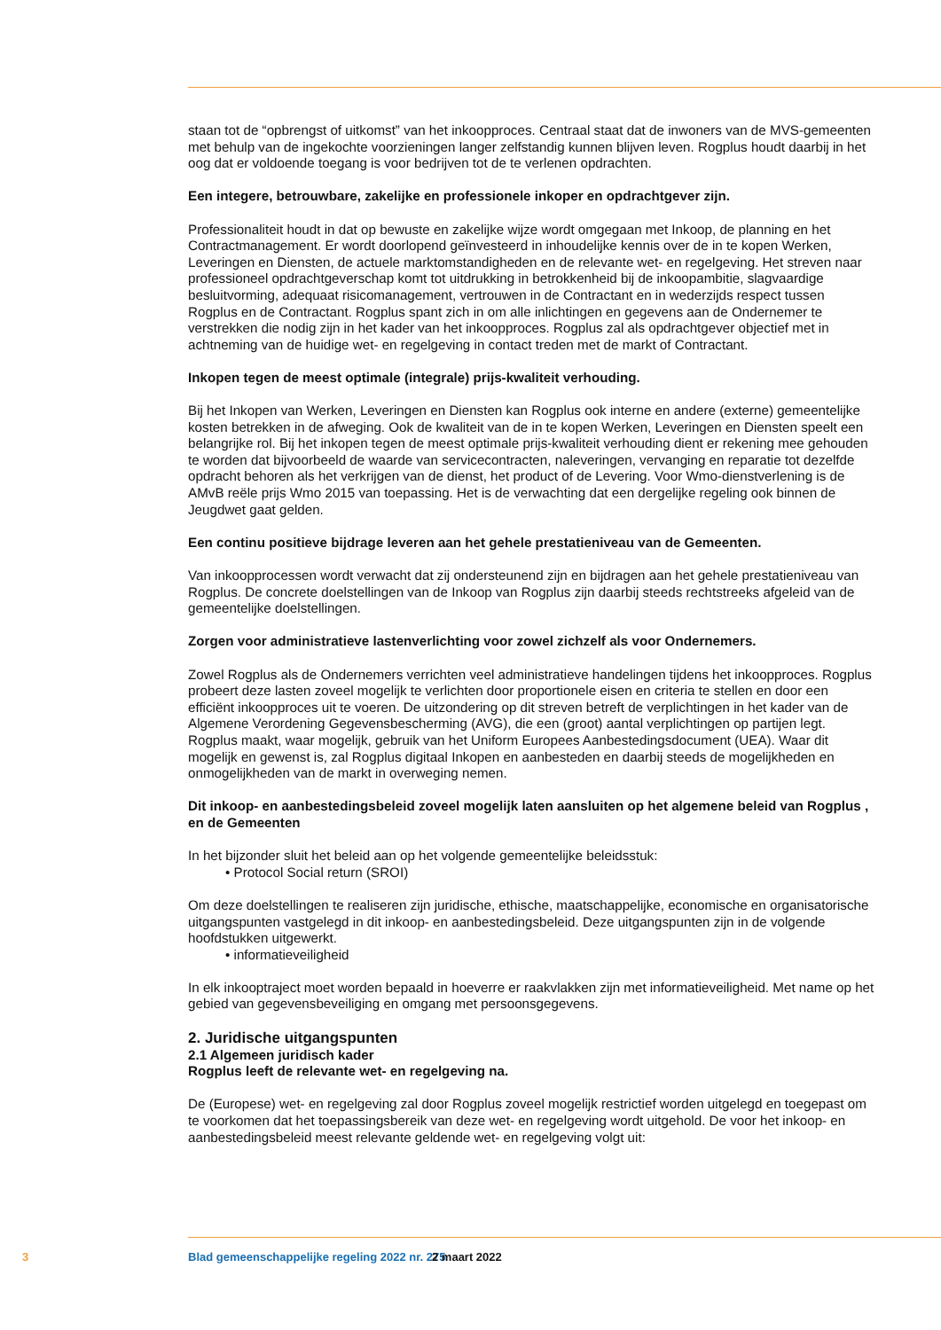staan tot de “opbrengst of uitkomst” van het inkoopproces. Centraal staat dat de inwoners van de MVS-gemeenten met behulp van de ingekochte voorzieningen langer zelfstandig kunnen blijven leven. Rogplus houdt daarbij in het oog dat er voldoende toegang is voor bedrijven tot de te verlenen opdrachten.
Een integere, betrouwbare, zakelijke en professionele inkoper en opdrachtgever zijn.
Professionaliteit houdt in dat op bewuste en zakelijke wijze wordt omgegaan met Inkoop, de planning en het Contractmanagement. Er wordt doorlopend geïnvesteerd in inhoudelijke kennis over de in te kopen Werken, Leveringen en Diensten, de actuele marktomstandigheden en de relevante wet- en regelgeving. Het streven naar professioneel opdrachtgeverschap komt tot uitdrukking in betrokkenheid bij de inkoopambitie, slagvaardige besluitvorming, adequaat risicomanagement, vertrouwen in de Contractant en in wederzijds respect tussen Rogplus en de Contractant. Rogplus spant zich in om alle inlichtingen en gegevens aan de Ondernemer te verstrekken die nodig zijn in het kader van het inkoopproces. Rogplus zal als opdrachtgever objectief met in achtneming van de huidige wet- en regelgeving in contact treden met de markt of Contractant.
Inkopen tegen de meest optimale (integrale) prijs-kwaliteit verhouding.
Bij het Inkopen van Werken, Leveringen en Diensten kan Rogplus ook interne en andere (externe) gemeentelijke kosten betrekken in de afweging. Ook de kwaliteit van de in te kopen Werken, Leveringen en Diensten speelt een belangrijke rol. Bij het inkopen tegen de meest optimale prijs-kwaliteit verhouding dient er rekening mee gehouden te worden dat bijvoorbeeld de waarde van servicecontracten, naleveringen, vervanging en reparatie tot dezelfde opdracht behoren als het verkrijgen van de dienst, het product of de Levering. Voor Wmo-dienstverlening is de AMvB reële prijs Wmo 2015 van toepassing. Het is de verwachting dat een dergelijke regeling ook binnen de Jeugdwet gaat gelden.
Een continu positieve bijdrage leveren aan het gehele prestatieniveau van de Gemeenten.
Van inkoopprocessen wordt verwacht dat zij ondersteunend zijn en bijdragen aan het gehele prestatieniveau van Rogplus. De concrete doelstellingen van de Inkoop van Rogplus zijn daarbij steeds rechtstreeks afgeleid van de gemeentelijke doelstellingen.
Zorgen voor administratieve lastenverlichting voor zowel zichzelf als voor Ondernemers.
Zowel Rogplus als de Ondernemers verrichten veel administratieve handelingen tijdens het inkoopproces. Rogplus probeert deze lasten zoveel mogelijk te verlichten door proportionele eisen en criteria te stellen en door een efficiënt inkoopproces uit te voeren. De uitzondering op dit streven betreft de verplichtingen in het kader van de Algemene Verordening Gegevensbescherming (AVG), die een (groot) aantal verplichtingen op partijen legt. Rogplus maakt, waar mogelijk, gebruik van het Uniform Europees Aanbestedingsdocument (UEA). Waar dit mogelijk en gewenst is, zal Rogplus digitaal Inkopen en aanbesteden en daarbij steeds de mogelijkheden en onmogelijkheden van de markt in overweging nemen.
Dit inkoop- en aanbestedingsbeleid zoveel mogelijk laten aansluiten op het algemene beleid van Rogplus , en de Gemeenten
In het bijzonder sluit het beleid aan op het volgende gemeentelijke beleidsstuk:
• Protocol Social return (SROI)
Om deze doelstellingen te realiseren zijn juridische, ethische, maatschappelijke, economische en organisatorische uitgangspunten vastgelegd in dit inkoop- en aanbestedingsbeleid. Deze uitgangspunten zijn in de volgende hoofdstukken uitgewerkt.
• informatieveiligheid
In elk inkooptraject moet worden bepaald in hoeverre er raakvlakken zijn met informatieveiligheid. Met name op het gebied van gegevensbeveiliging en omgang met persoonsgegevens.
2. Juridische uitgangspunten
2.1 Algemeen juridisch kader
Rogplus leeft de relevante wet- en regelgeving na.
De (Europese) wet- en regelgeving zal door Rogplus zoveel mogelijk restrictief worden uitgelegd en toegepast om te voorkomen dat het toepassingsbereik van deze wet- en regelgeving wordt uitgehold. De voor het inkoop- en aanbestedingsbeleid meest relevante geldende wet- en regelgeving volgt uit:
3 Blad gemeenschappelijke regeling 2022 nr. 275 2 maart 2022